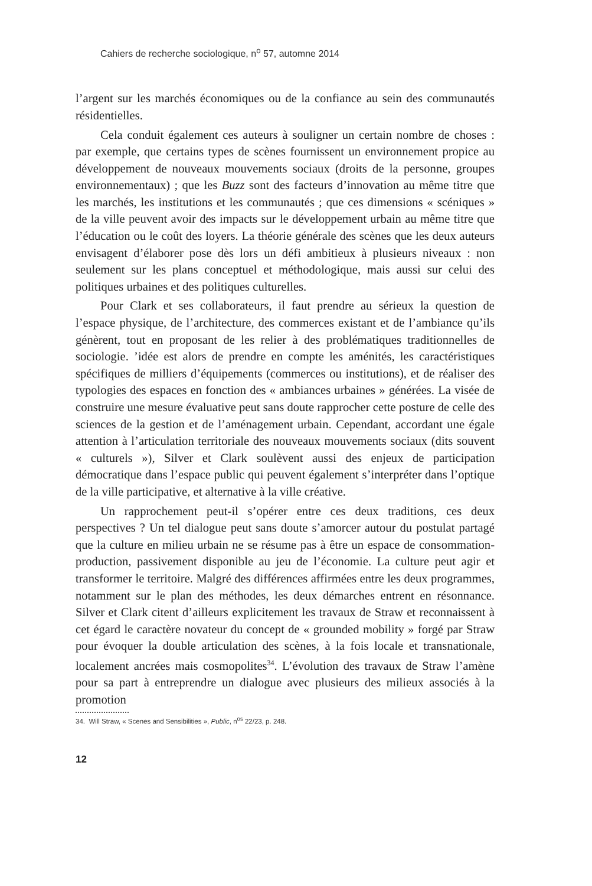Cahiers de recherche sociologique, n<sup>o</sup> 57, automne 2014
l’argent sur les marchés économiques ou de la confiance au sein des communautés résidentielles.
Cela conduit également ces auteurs à souligner un certain nombre de choses : par exemple, que certains types de scènes fournissent un environnement propice au développement de nouveaux mouvements sociaux (droits de la personne, groupes environnementaux) ; que les Buzz sont des facteurs d’innovation au même titre que les marchés, les institutions et les communautés ; que ces dimensions « scéniques » de la ville peuvent avoir des impacts sur le développement urbain au même titre que l’éducation ou le coût des loyers. La théorie générale des scènes que les deux auteurs envisagent d’élaborer pose dès lors un défi ambitieux à plusieurs niveaux : non seulement sur les plans conceptuel et méthodologique, mais aussi sur celui des politiques urbaines et des politiques culturelles.
Pour Clark et ses collaborateurs, il faut prendre au sérieux la question de l’espace physique, de l’architecture, des commerces existant et de l’ambiance qu’ils génèrent, tout en proposant de les relier à des problématiques traditionnelles de sociologie. ’idée est alors de prendre en compte les aménités, les caractéristiques spécifiques de milliers d’équipements (commerces ou institutions), et de réaliser des typologies des espaces en fonction des « ambiances urbaines » générées. La visée de construire une mesure évaluative peut sans doute rapprocher cette posture de celle des sciences de la gestion et de l’aménagement urbain. Cependant, accordant une égale attention à l’articulation territoriale des nouveaux mouvements sociaux (dits souvent « culturels »), Silver et Clark soulèvent aussi des enjeux de participation démocratique dans l’espace public qui peuvent également s’interpréter dans l’optique de la ville participative, et alternative à la ville créative.
Un rapprochement peut-il s’opérer entre ces deux traditions, ces deux perspectives ? Un tel dialogue peut sans doute s’amorcer autour du postulat partagé que la culture en milieu urbain ne se résume pas à être un espace de consommation-production, passivement disponible au jeu de l’économie. La culture peut agir et transformer le territoire. Malgré des différences affirmées entre les deux programmes, notamment sur le plan des méthodes, les deux démarches entrent en résonnance. Silver et Clark citent d’ailleurs explicitement les travaux de Straw et reconnaissent à cet égard le caractère novateur du concept de « grounded mobility » forgé par Straw pour évoquer la double articulation des scènes, à la fois locale et transnationale, localement ancrées mais cosmopolites<sup>34</sup>. L’évolution des travaux de Straw l’amène pour sa part à entreprendre un dialogue avec plusieurs des milieux associés à la promotion
34. Will Straw, « Scenes and Sensibilities », Public, n<sup>os</sup> 22/23, p. 248.
12